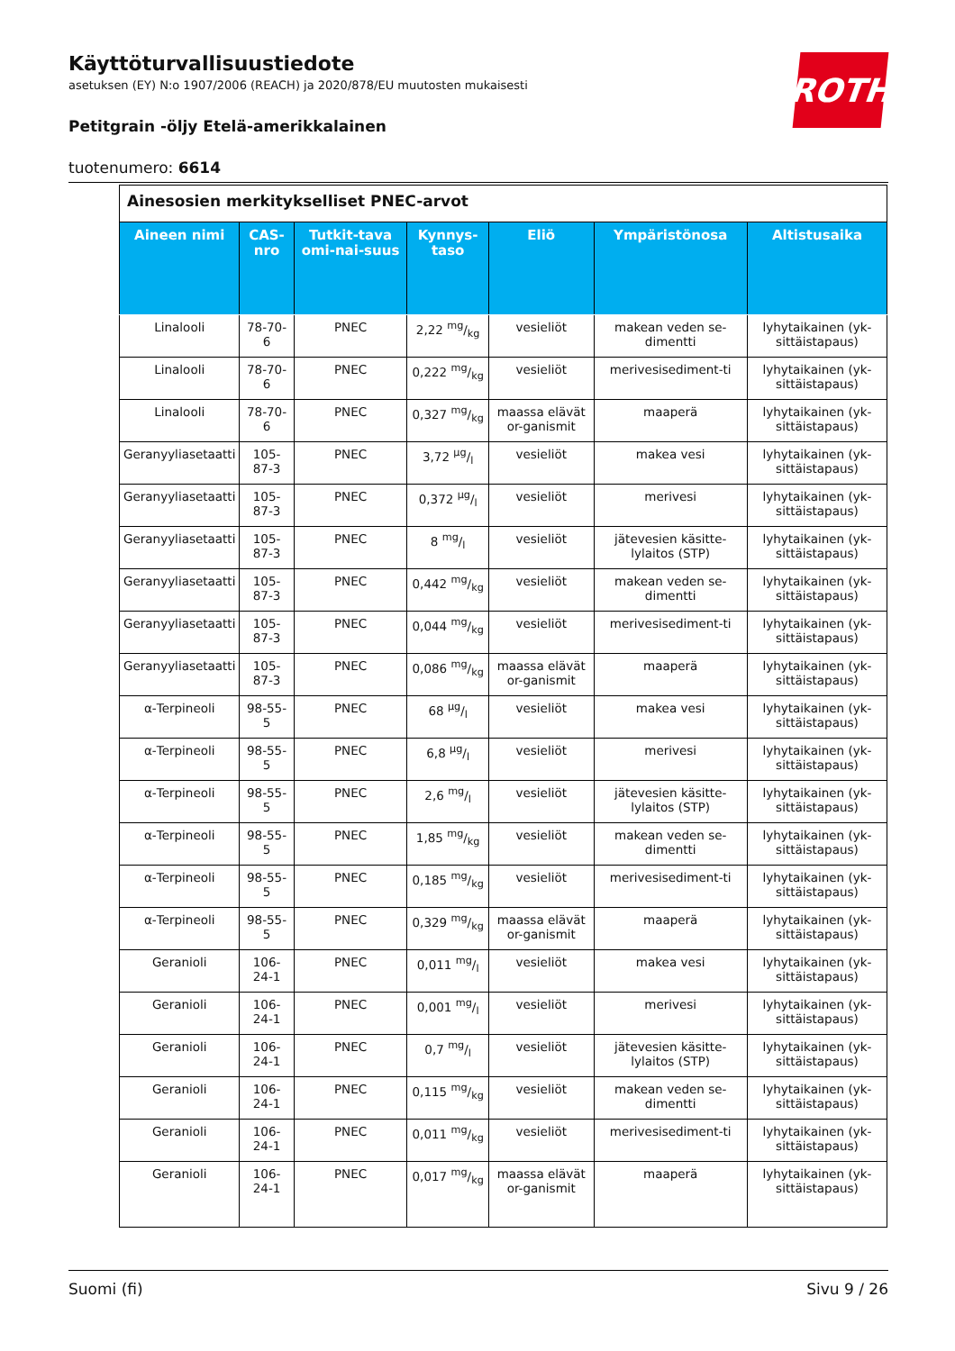Käyttöturvallisuustiedote
asetuksen (EY) N:o 1907/2006 (REACH) ja 2020/878/EU muutosten mukaisesti
Petitgrain -öljy Etelä-amerikkalainen
tuotenumero: 6614
ROTH
| Ainesosien merkitykselliset PNEC-arvot | | | | | | |
| Aineen nimi | CAS-nro | Tutkit-tava omi-nai-suus | Kynnys-taso | Eliö | Ympäristönosa | Altistusaika |
| Linalooli | 78-70-6 | PNEC | 2,22 mg/kg | vesieliöt | makean veden se-dimentti | lyhytaikainen (yk-sittäistapaus) |
| Linalooli | 78-70-6 | PNEC | 0,222 mg/kg | vesieliöt | merivesisediment-ti | lyhytaikainen (yk-sittäistapaus) |
| Linalooli | 78-70-6 | PNEC | 0,327 mg/kg | maassa elävät or-ganismit | maaperä | lyhytaikainen (yk-sittäistapaus) |
| Geranyyliasetaatti | 105-87-3 | PNEC | 3,72 µg/l | vesieliöt | makea vesi | lyhytaikainen (yk-sittäistapaus) |
| Geranyyliasetaatti | 105-87-3 | PNEC | 0,372 µg/l | vesieliöt | merivesi | lyhytaikainen (yk-sittäistapaus) |
| Geranyyliasetaatti | 105-87-3 | PNEC | 8 mg/l | vesieliöt | jätevesien käsitte-lylaitos (STP) | lyhytaikainen (yk-sittäistapaus) |
| Geranyyliasetaatti | 105-87-3 | PNEC | 0,442 mg/kg | vesieliöt | makean veden se-dimentti | lyhytaikainen (yk-sittäistapaus) |
| Geranyyliasetaatti | 105-87-3 | PNEC | 0,044 mg/kg | vesieliöt | merivesisediment-ti | lyhytaikainen (yk-sittäistapaus) |
| Geranyyliasetaatti | 105-87-3 | PNEC | 0,086 mg/kg | maassa elävät or-ganismit | maaperä | lyhytaikainen (yk-sittäistapaus) |
| α-Terpineoli | 98-55-5 | PNEC | 68 µg/l | vesieliöt | makea vesi | lyhytaikainen (yk-sittäistapaus) |
| α-Terpineoli | 98-55-5 | PNEC | 6,8 µg/l | vesieliöt | merivesi | lyhytaikainen (yk-sittäistapaus) |
| α-Terpineoli | 98-55-5 | PNEC | 2,6 mg/l | vesieliöt | jätevesien käsitte-lylaitos (STP) | lyhytaikainen (yk-sittäistapaus) |
| α-Terpineoli | 98-55-5 | PNEC | 1,85 mg/kg | vesieliöt | makean veden se-dimentti | lyhytaikainen (yk-sittäistapaus) |
| α-Terpineoli | 98-55-5 | PNEC | 0,185 mg/kg | vesieliöt | merivesisediment-ti | lyhytaikainen (yk-sittäistapaus) |
| α-Terpineoli | 98-55-5 | PNEC | 0,329 mg/kg | maassa elävät or-ganismit | maaperä | lyhytaikainen (yk-sittäistapaus) |
| Geranioli | 106-24-1 | PNEC | 0,011 mg/l | vesieliöt | makea vesi | lyhytaikainen (yk-sittäistapaus) |
| Geranioli | 106-24-1 | PNEC | 0,001 mg/l | vesieliöt | merivesi | lyhytaikainen (yk-sittäistapaus) |
| Geranioli | 106-24-1 | PNEC | 0,7 mg/l | vesieliöt | jätevesien käsitte-lylaitos (STP) | lyhytaikainen (yk-sittäistapaus) |
| Geranioli | 106-24-1 | PNEC | 0,115 mg/kg | vesieliöt | makean veden se-dimentti | lyhytaikainen (yk-sittäistapaus) |
| Geranioli | 106-24-1 | PNEC | 0,011 mg/kg | vesieliöt | merivesisediment-ti | lyhytaikainen (yk-sittäistapaus) |
| Geranioli | 106-24-1 | PNEC | 0,017 mg/kg | maassa elävät or-ganismit | maaperä | lyhytaikainen (yk-sittäistapaus) |
Suomi (fi) Sivu 9 / 26